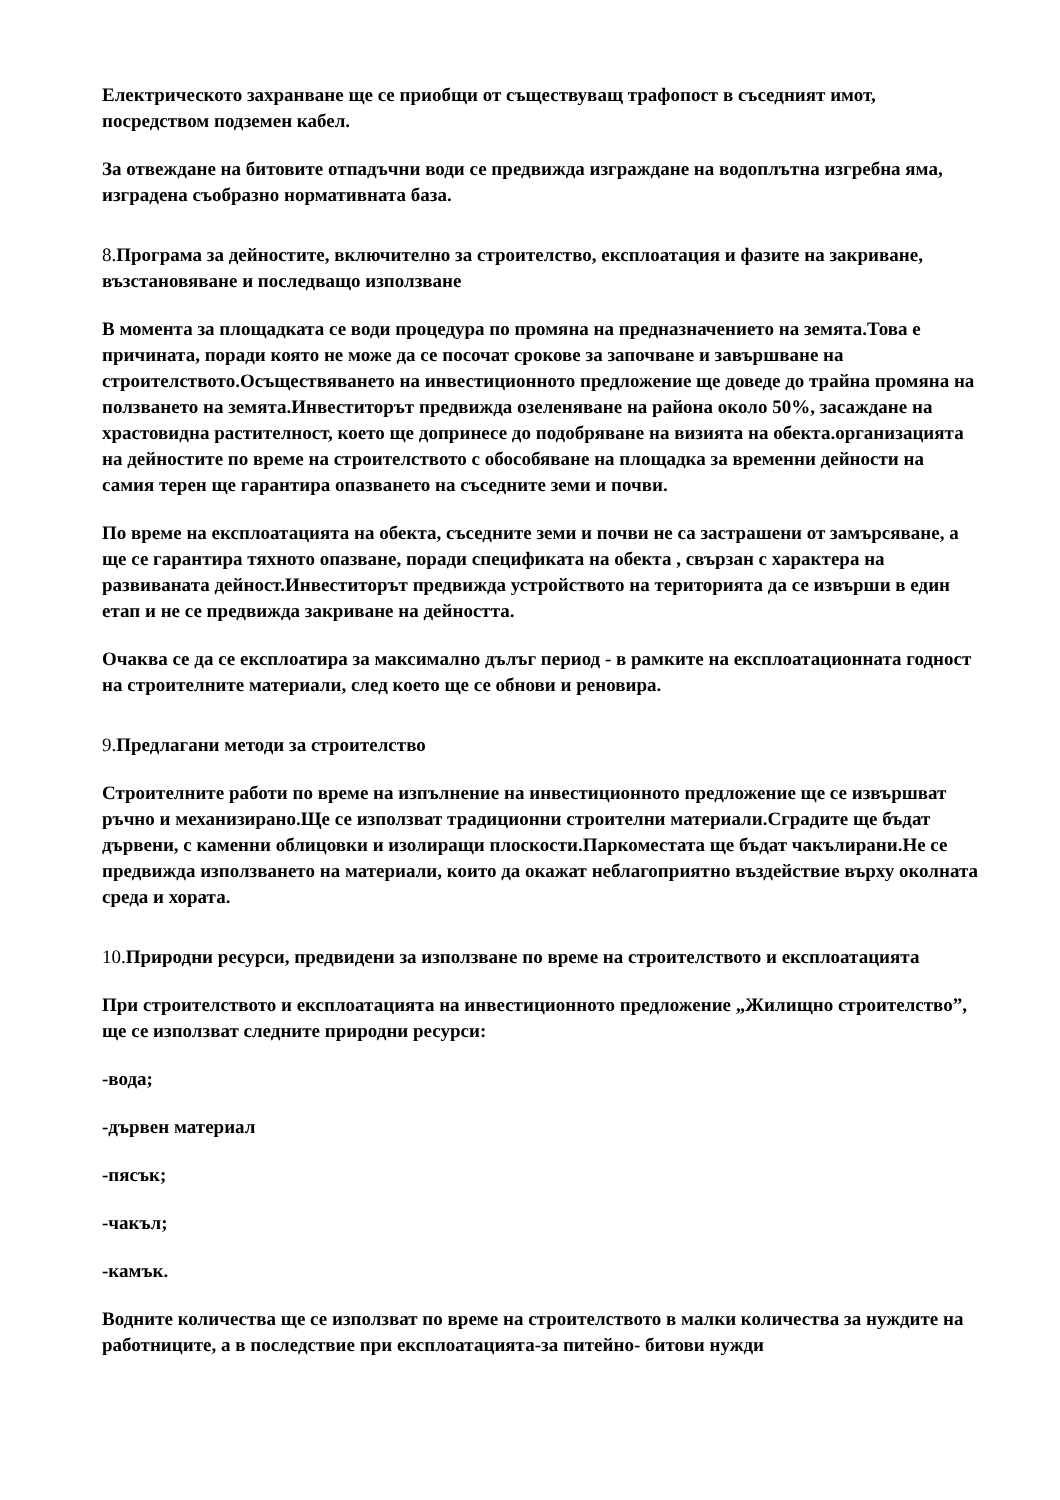Електрическото захранване ще се приобщи от съществуващ трафопост в съседният имот, посредством подземен кабел.
За отвеждане на битовите отпадъчни води се предвижда изграждане на водоплътна изгребна яма, изградена съобразно нормативната база.
8. Програма за дейностите, включително за строителство, експлоатация и фазите на закриване, възстановяване и последващо използване
В момента за площадката се води процедура по промяна на предназначението на земята.Това е причината, поради която не може да се посочат срокове за започване и завършване на строителството.Осъществяването на инвестиционното предложение ще доведе до трайна промяна на ползването на земята.Инвеститорът предвижда озеленяване на района около 50%, засаждане на храстовидна растителност, което ще допринесе до подобряване на визията на обекта.организацията на дейностите по време на строителството с обособяване на площадка за временни дейности на самия терен ще гарантира опазването на съседните земи и почви.
По време на експлоатацията на обекта, съседните земи и почви не са застрашени от замърсяване, а ще се гарантира тяхното опазване, поради спецификата на обекта , свързан с характера на развиваната дейност.Инвеститорът предвижда устройството на територията да се извърши в един етап и не се предвижда закриване на дейността.
Очаква се да се експлоатира за максимално дълъг период - в рамките на експлоатационната годност на строителните материали, след което ще се обнови и реновира.
9. Предлагани методи за строителство
Строителните работи по време на изпълнение на инвестиционното предложение ще се извършват ръчно и механизирано.Ще се използват традиционни строителни материали.Сградите ще бъдат дървени, с каменни облицовки и изолиращи плоскости.Паркоместата ще бъдат чакълирани.Не се предвижда използването на материали, които да окажат неблагоприятно въздействие върху околната среда и хората.
10. Природни ресурси, предвидени за използване по време на строителството и експлоатацията
При строителството и експлоатацията на инвестиционното предложение „Жилищно строителство”, ще се използват следните природни ресурси:
-вода;
-дървен материал
-пясък;
-чакъл;
-камък.
Водните количества ще се използват по време на строителството в малки количества за нуждите на работниците, а в последствие при експлоатацията-за питейно- битови нужди